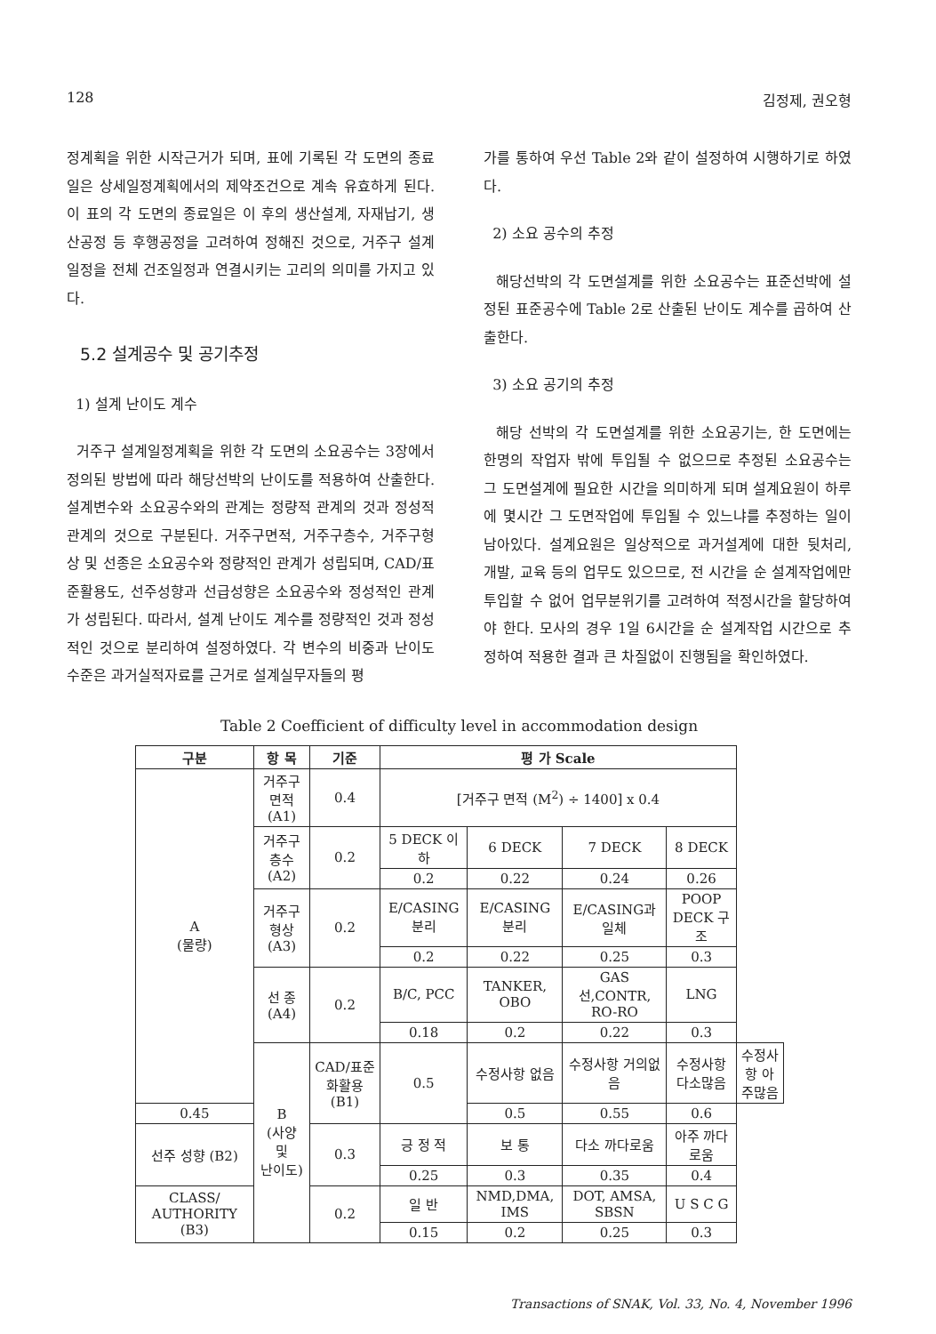128 김정제, 권오형
정계획을 위한 시작근거가 되며, 표에 기록된 각 도면의 종료일은 상세일정계획에서의 제약조건으로 계속 유효하게 된다. 이 표의 각 도면의 종료일은 이 후의 생산설계, 자재납기, 생산공정 등 후행공정을 고려하여 정해진 것으로, 거주구 설계일정을 전체 건조일정과 연결시키는 고리의 의미를 가지고 있다.
5.2 설계공수 및 공기추정
1) 설계 난이도 계수
거주구 설계일정계획을 위한 각 도면의 소요공수는 3장에서 정의된 방법에 따라 해당선박의 난이도를 적용하여 산출한다. 설계변수와 소요공수와의 관계는 정량적 관계의 것과 정성적 관계의 것으로 구분된다. 거주구면적, 거주구층수, 거주구형상 및 선종은 소요공수와 정량적인 관계가 성립되며, CAD/표준활용도, 선주성향과 선급성향은 소요공수와 정성적인 관계가 성립된다. 따라서, 설계 난이도 계수를 정량적인 것과 정성적인 것으로 분리하여 설정하였다. 각 변수의 비중과 난이도 수준은 과거실적자료를 근거로 설계실무자들의 평
가를 통하여 우선 Table 2와 같이 설정하여 시행하기로 하였다.
2) 소요 공수의 추정
해당선박의 각 도면설계를 위한 소요공수는 표준선박에 설정된 표준공수에 Table 2로 산출된 난이도 계수를 곱하여 산출한다.
3) 소요 공기의 추정
해당 선박의 각 도면설계를 위한 소요공기는, 한 도면에는 한명의 작업자 밖에 투입될 수 없으므로 추정된 소요공수는 그 도면설계에 필요한 시간을 의미하게 되며 설계요원이 하루에 몇시간 그 도면작업에 투입될 수 있느냐를 추정하는 일이 남아있다. 설계요원은 일상적으로 과거설계에 대한 뒷처리, 개발, 교육 등의 업무도 있으므로, 전 시간을 순 설계작업에만 투입할 수 없어 업무분위기를 고려하여 적정시간을 할당하여야 한다. 모사의 경우 1일 6시간을 순 설계작업 시간으로 추정하여 적용한 결과 큰 차질없이 진행됨을 확인하였다.
Table 2 Coefficient of difficulty level in accommodation design
| 구분 | 항 목 | 기준 | 평 가 Scale | | | | |
| --- | --- | --- | --- | --- | --- | --- | --- |
| A (물량) | 거주구면적 (A1) | 0.4 | [거주구 면적 (M<sup>2</sup>) ÷ 1400] x 0.4 | | | | |
| | 거주구층수 (A2) | 0.2 | 5 DECK 이하 | 6 DECK | 7 DECK | 8 DECK | |
| | | | 0.2 | 0.22 | 0.24 | 0.26 | |
| | 거주구형상 (A3) | 0.2 | E/CASING 분리 | E/CASING 분리 | E/CASING과 일체 | POOP DECK 구조 | |
| | | | 0.2 | 0.22 | 0.25 | 0.3 | |
| | 선 종 (A4) | 0.2 | B/C, PCC | TANKER, OBO | GAS선,CONTR, RO-RO | LNG | |
| | | | 0.18 | 0.2 | 0.22 | 0.3 | |
| | B (사양 및 난이도) | CAD/표준화활용 (B1) | 0.5 | 수정사항 없음 | 수정사항 거의없음 | 수정사항 다소많음 | 수정사항 아주많음 |
| 0.45 | | | | 0.5 | 0.55 | 0.6 | |
| 선주 성향 (B2) | | 0.3 | 긍 정 적 | 보 통 | 다소 까다로움 | 아주 까다로움 | |
| | | | 0.25 | 0.3 | 0.35 | 0.4 | |
| CLASS/ AUTHORITY (B3) | | 0.2 | 일 반 | NMD,DMA, IMS | DOT, AMSA, SBSN | U S C G | |
| | | | 0.15 | 0.2 | 0.25 | 0.3 | |
Transactions of SNAK, Vol. 33, No. 4, November 1996